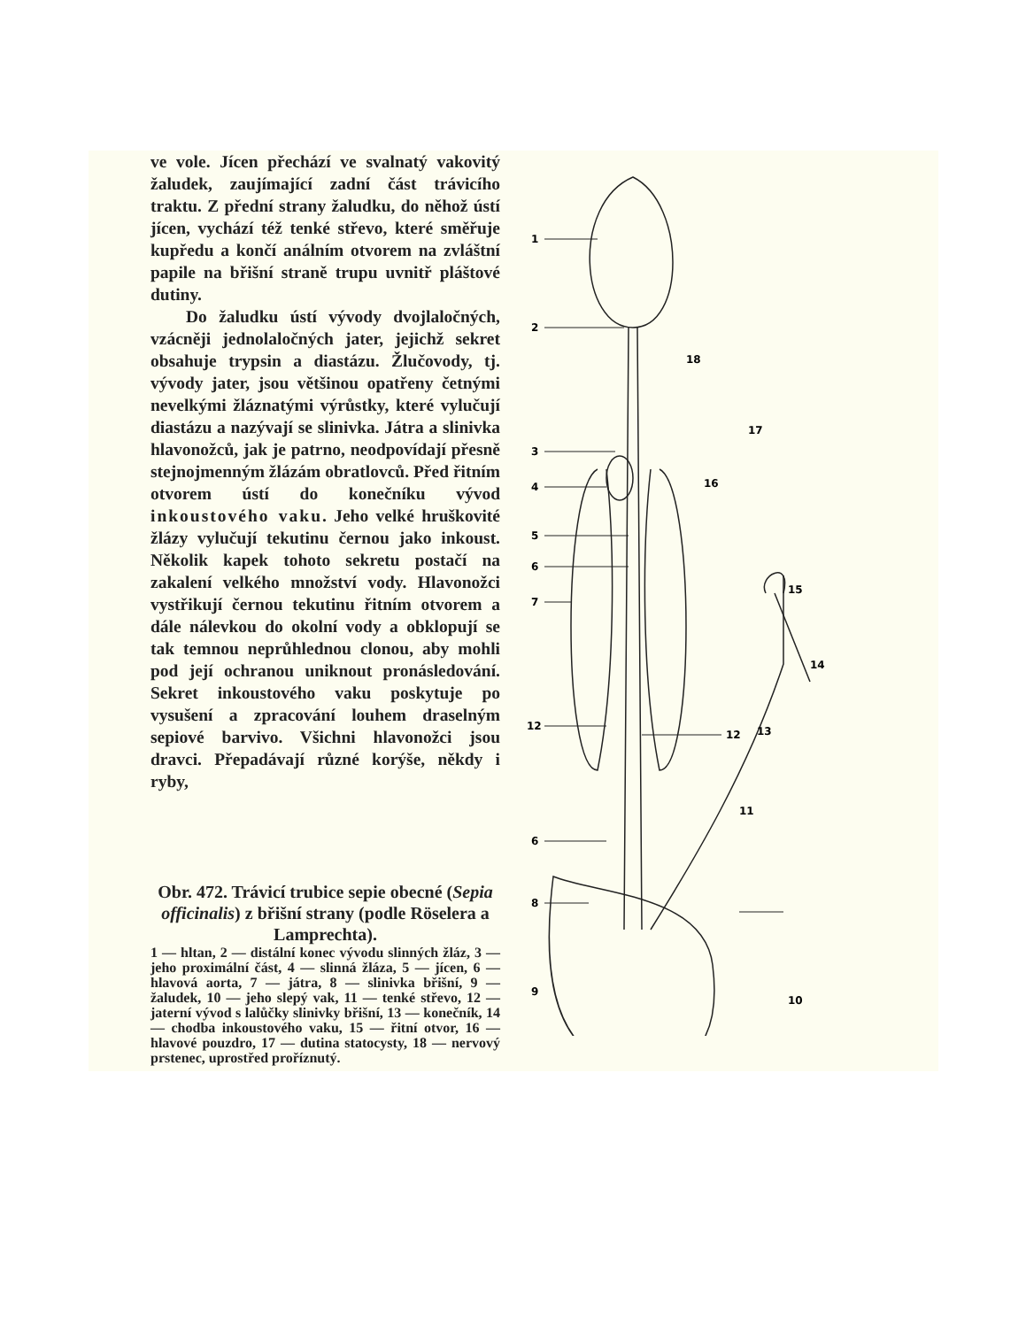ve vole. Jícen přechází ve svalnatý vakovitý žaludek, zaujímající zadní část trávicího traktu. Z přední strany žaludku, do něhož ústí jícen, vychází též tenké střevo, které směřuje kupředu a končí análním otvorem na zvláštní papile na břišní straně trupu uvnitř pláštové dutiny.
Do žaludku ústí vývody dvojlaločných, vzácněji jednolaločných jater, jejichž sekret obsahuje trypsin a diastázu. Žlučovody, tj. vývody jater, jsou většinou opatřeny četnými nevelkými žláznatými výrůstky, které vylučují diastázu a nazývají se slinivka. Játra a slinivka hlavonožců, jak je patrno, neodpovídají přesně stejnojmenným žlázám obratlovců. Před řitním otvorem ústí do konečníku vývod inkoustového vaku. Jeho velké hruškovité žlázy vylučují tekutinu černou jako inkoust. Několik kapek tohoto sekretu postačí na zakalení velkého množství vody. Hlavonožci vystřikují černou tekutinu řitním otvorem a dále nálevkou do okolní vody a obklopují se tak temnou neprůhlednou clonou, aby mohli pod její ochranou uniknout pronásledování. Sekret inkoustového vaku poskytuje po vysušení a zpracování louhem draselným sepiové barvivo. Všichni hlavonožci jsou dravci. Přepadávají různé korýše, někdy i ryby,
Obr. 472. Trávicí trubice sepie obecné (Sepia officinalis) z břišní strany (podle Röselera a Lamprechta).
1 — hltan, 2 — distální konec vývodu slinných žláz, 3 — jeho proximální část, 4 — slinná žláza, 5 — jícen, 6 — hlavová aorta, 7 — játra, 8 — slinivka břišní, 9 — žaludek, 10 — jeho slepý vak, 11 — tenké střevo, 12 — jaterní vývod s lalůčky slinivky břišní, 13 — konečník, 14 — chodba inkoustového vaku, 15 — řitní otvor, 16 — hlavové pouzdro, 17 — dutina statocysty, 18 — nervový prstenec, uprostřed proříznutý.
1
2
18
17
16
3
4
5
6
7
15
14
12
12
13
6
11
8
9
10